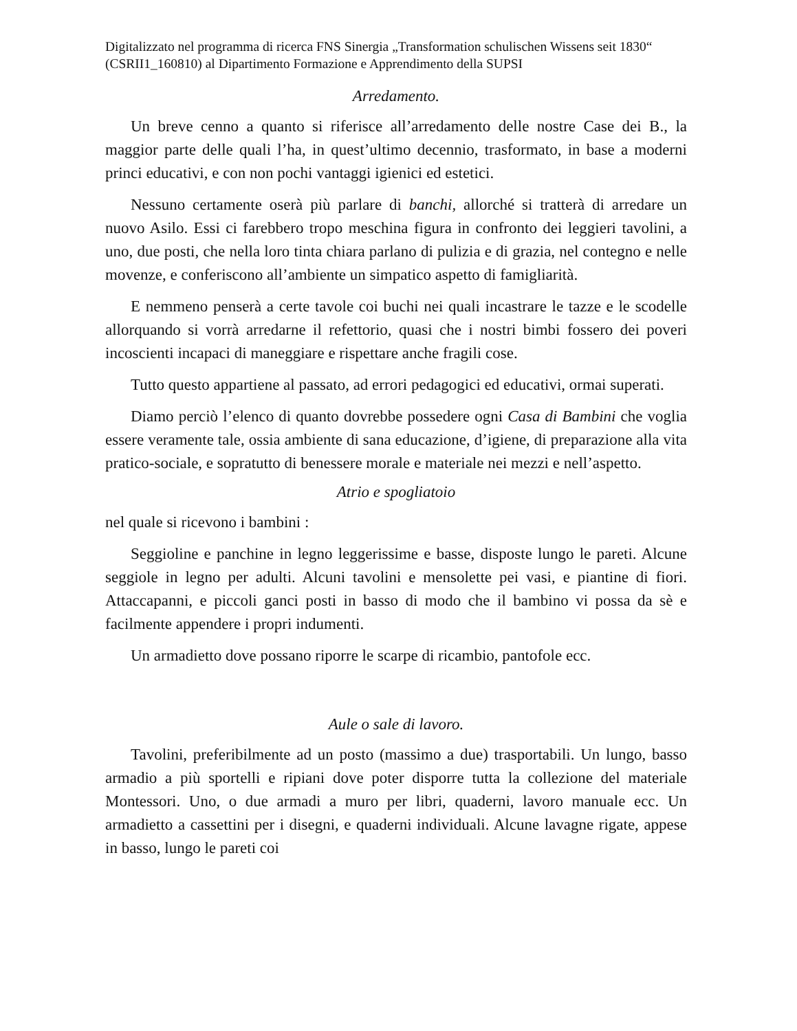Digitalizzato nel programma di ricerca FNS Sinergia „Transformation schulischen Wissens seit 1830“ (CSRII1_160810) al Dipartimento Formazione e Apprendimento della SUPSI
Arredamento.
Un breve cenno a quanto si riferisce all’arredamento delle nostre Case dei B., la maggior parte delle quali l’ha, in quest’ultimo decennio, trasformato, in base a moderni princi educativi, e con non pochi vantaggi igienici ed estetici.
Nessuno certamente oserà più parlare di banchi, allorché si tratterà di arredare un nuovo Asilo. Essi ci farebbero tropo meschina figura in confronto dei leggieri tavolini, a uno, due posti, che nella loro tinta chiara parlano di pulizia e di grazia, nel contegno e nelle movenze, e conferiscono all’ambiente un simpatico aspetto di famigliarità.
E nemmeno penserà a certe tavole coi buchi nei quali incastrare le tazze e le scodelle allorquando si vorrà arredarne il refettorio, quasi che i nostri bimbi fossero dei poveri incoscienti incapaci di maneggiare e rispettare anche fragili cose.
Tutto questo appartiene al passato, ad errori pedagogici ed educativi, ormai superati.
Diamo perciò l’elenco di quanto dovrebbe possedere ogni Casa di Bambini che voglia essere veramente tale, ossia ambiente di sana educazione, d’igiene, di preparazione alla vita pratico-sociale, e sopratutto di benessere morale e materiale nei mezzi e nell’aspetto.
Atrio e spogliatoio
nel quale si ricevono i bambini :
Seggioline e panchine in legno leggerissime e basse, disposte lungo le pareti. Alcune seggiole in legno per adulti. Alcuni tavolini e mensolette pei vasi, e piantine di fiori. Attaccapanni, e piccoli ganci posti in basso di modo che il bambino vi possa da sè e facilmente appendere i propri indumenti.
Un armadietto dove possano riporre le scarpe di ricambio, pantofole ecc.
Aule o sale di lavoro.
Tavolini, preferibilmente ad un posto (massimo a due) trasportabili. Un lungo, basso armadio a più sportelli e ripiani dove poter disporre tutta la collezione del materiale Montessori. Uno, o due armadi a muro per libri, quaderni, lavoro manuale ecc. Un armadietto a cassettini per i disegni, e quaderni individuali. Alcune lavagne rigate, appese in basso, lungo le pareti coi